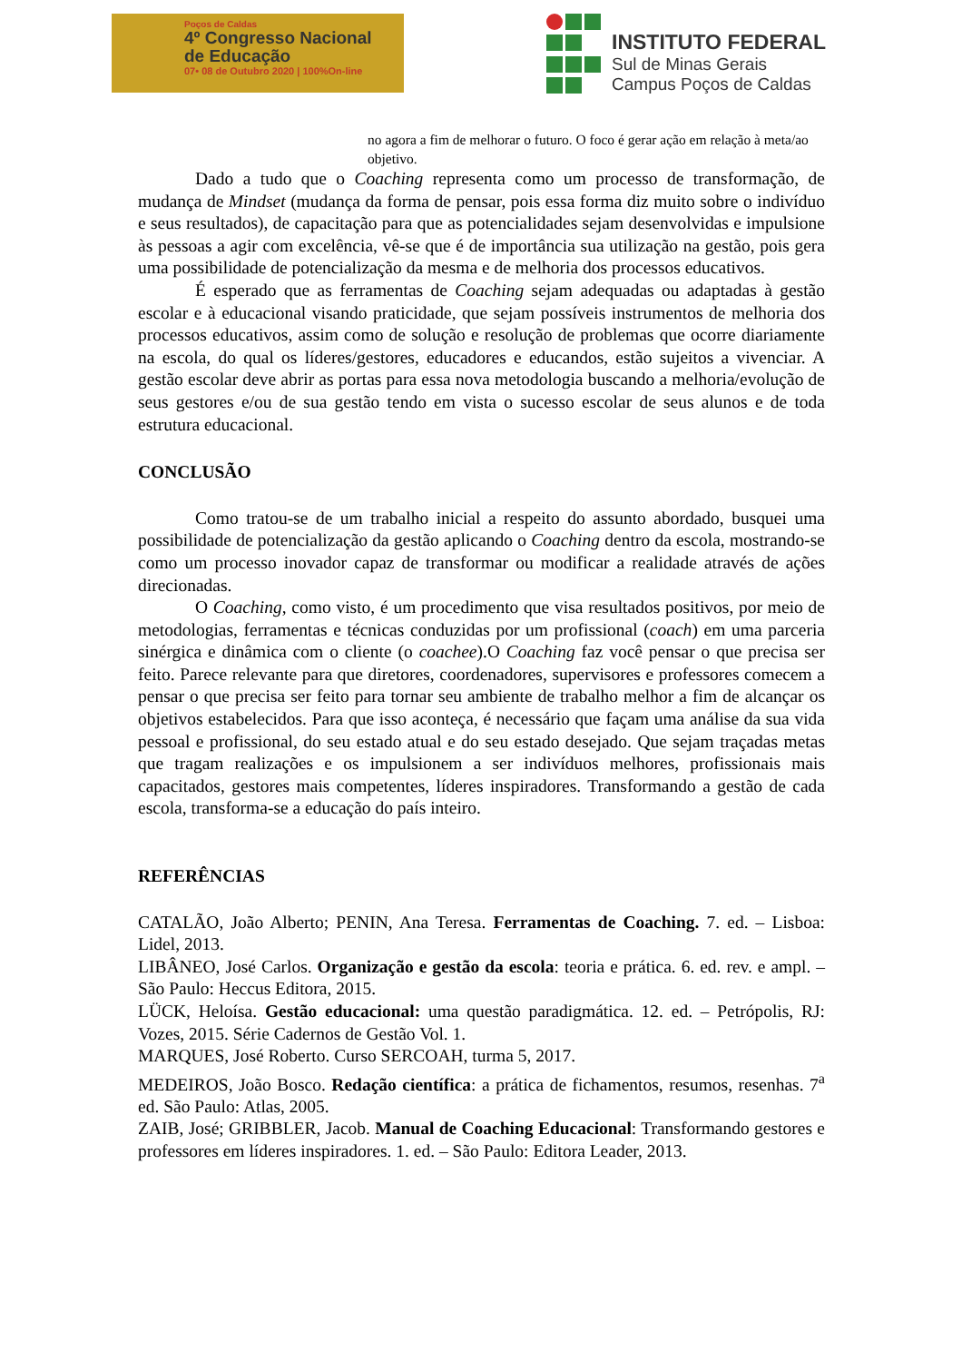Poços de Caldas
4º Congresso Nacional
de Educação
07• 08 de Outubro 2020 | 100%On-line
INSTITUTO FEDERAL
Sul de Minas Gerais
Campus Poços de Caldas
no agora a fim de melhorar o futuro. O foco é gerar ação em relação à meta/ao objetivo.
Dado a tudo que o Coaching representa como um processo de transformação, de mudança de Mindset (mudança da forma de pensar, pois essa forma diz muito sobre o indivíduo e seus resultados), de capacitação para que as potencialidades sejam desenvolvidas e impulsione às pessoas a agir com excelência, vê-se que é de importância sua utilização na gestão, pois gera uma possibilidade de potencialização da mesma e de melhoria dos processos educativos.
É esperado que as ferramentas de Coaching sejam adequadas ou adaptadas à gestão escolar e à educacional visando praticidade, que sejam possíveis instrumentos de melhoria dos processos educativos, assim como de solução e resolução de problemas que ocorre diariamente na escola, do qual os líderes/gestores, educadores e educandos, estão sujeitos a vivenciar. A gestão escolar deve abrir as portas para essa nova metodologia buscando a melhoria/evolução de seus gestores e/ou de sua gestão tendo em vista o sucesso escolar de seus alunos e de toda estrutura educacional.
CONCLUSÃO
Como tratou-se de um trabalho inicial a respeito do assunto abordado, busquei uma possibilidade de potencialização da gestão aplicando o Coaching dentro da escola, mostrando-se como um processo inovador capaz de transformar ou modificar a realidade através de ações direcionadas.
O Coaching, como visto, é um procedimento que visa resultados positivos, por meio de metodologias, ferramentas e técnicas conduzidas por um profissional (coach) em uma parceria sinérgica e dinâmica com o cliente (o coachee).O Coaching faz você pensar o que precisa ser feito. Parece relevante para que diretores, coordenadores, supervisores e professores comecem a pensar o que precisa ser feito para tornar seu ambiente de trabalho melhor a fim de alcançar os objetivos estabelecidos. Para que isso aconteça, é necessário que façam uma análise da sua vida pessoal e profissional, do seu estado atual e do seu estado desejado. Que sejam traçadas metas que tragam realizações e os impulsionem a ser indivíduos melhores, profissionais mais capacitados, gestores mais competentes, líderes inspiradores. Transformando a gestão de cada escola, transforma-se a educação do país inteiro.
REFERÊNCIAS
CATALÃO, João Alberto; PENIN, Ana Teresa. Ferramentas de Coaching. 7. ed. – Lisboa: Lidel, 2013.
LIBÂNEO, José Carlos. Organização e gestão da escola: teoria e prática. 6. ed. rev. e ampl. – São Paulo: Heccus Editora, 2015.
LÜCK, Heloísa. Gestão educacional: uma questão paradigmática. 12. ed. – Petrópolis, RJ: Vozes, 2015. Série Cadernos de Gestão Vol. 1.
MARQUES, José Roberto. Curso SERCOAH, turma 5, 2017.
MEDEIROS, João Bosco. Redação científica: a prática de fichamentos, resumos, resenhas. 7<sup>a</sup> ed. São Paulo: Atlas, 2005.
ZAIB, José; GRIBBLER, Jacob. Manual de Coaching Educacional: Transformando gestores e professores em líderes inspiradores. 1. ed. – São Paulo: Editora Leader, 2013.